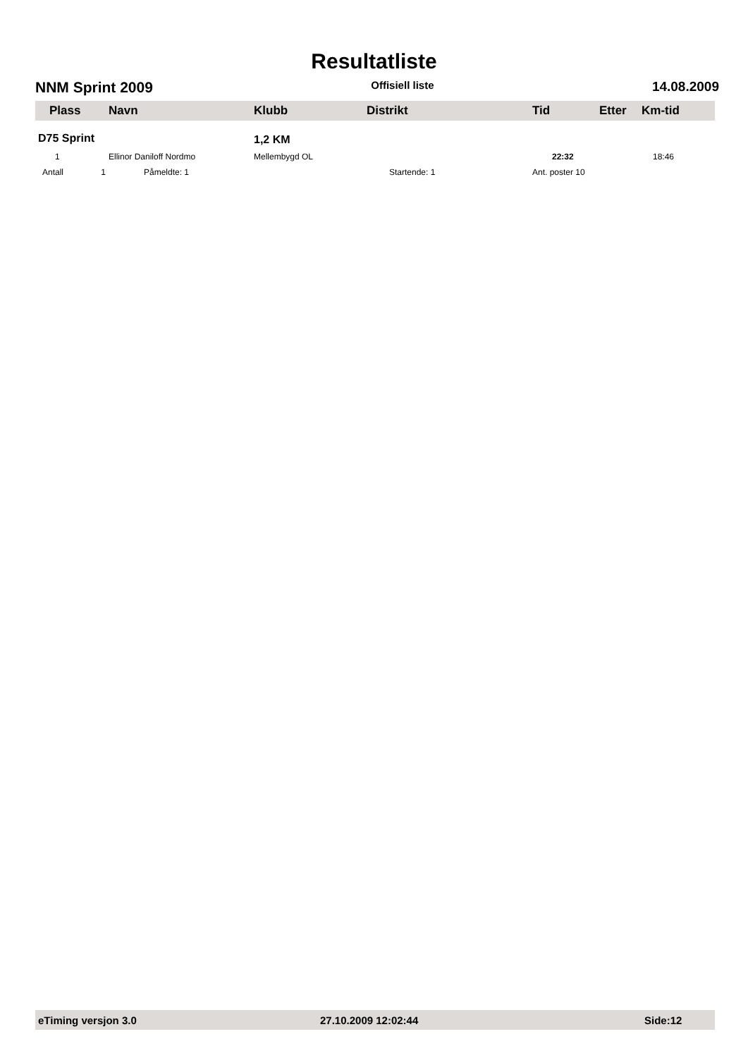Resultatliste
NNM Sprint 2009 Offisiell liste 14.08.2009
| Plass | Navn | Klubb | Distrikt | Tid | Etter | Km-tid |
| --- | --- | --- | --- | --- | --- | --- |
| D75 Sprint | | 1,2 KM | | | | |
| 1 | Ellinor Daniloff Nordmo | Mellembygd OL | | 22:32 | | 18:46 |
| Antall 1 | Påmeldte: 1 | | Startende: 1 | Ant. poster 10 | | |
eTiming versjon 3.0 27.10.2009 12:02:44 Side:12